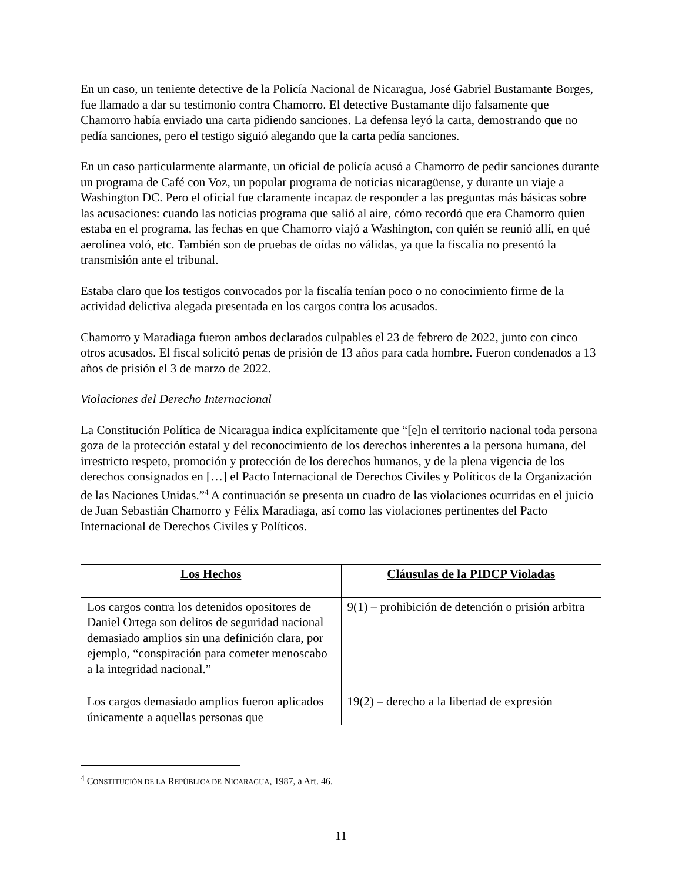En un caso, un teniente detective de la Policía Nacional de Nicaragua, José Gabriel Bustamante Borges, fue llamado a dar su testimonio contra Chamorro. El detective Bustamante dijo falsamente que Chamorro había enviado una carta pidiendo sanciones. La defensa leyó la carta, demostrando que no pedía sanciones, pero el testigo siguió alegando que la carta pedía sanciones.
En un caso particularmente alarmante, un oficial de policía acusó a Chamorro de pedir sanciones durante un programa de Café con Voz, un popular programa de noticias nicaragüense, y durante un viaje a Washington DC. Pero el oficial fue claramente incapaz de responder a las preguntas más básicas sobre las acusaciones: cuando las noticias programa que salió al aire, cómo recordó que era Chamorro quien estaba en el programa, las fechas en que Chamorro viajó a Washington, con quién se reunió allí, en qué aerolínea voló, etc. También son de pruebas de oídas no válidas, ya que la fiscalía no presentó la transmisión ante el tribunal.
Estaba claro que los testigos convocados por la fiscalía tenían poco o no conocimiento firme de la actividad delictiva alegada presentada en los cargos contra los acusados.
Chamorro y Maradiaga fueron ambos declarados culpables el 23 de febrero de 2022, junto con cinco otros acusados. El fiscal solicitó penas de prisión de 13 años para cada hombre. Fueron condenados a 13 años de prisión el 3 de marzo de 2022.
Violaciones del Derecho Internacional
La Constitución Política de Nicaragua indica explícitamente que “[e]n el territorio nacional toda persona goza de la protección estatal y del reconocimiento de los derechos inherentes a la persona humana, del irrestricto respeto, promoción y protección de los derechos humanos, y de la plena vigencia de los derechos consignados en […] el Pacto Internacional de Derechos Civiles y Políticos de la Organización de las Naciones Unidas.”<sup>4</sup> A continuación se presenta un cuadro de las violaciones ocurridas en el juicio de Juan Sebastián Chamorro y Félix Maradiaga, así como las violaciones pertinentes del Pacto Internacional de Derechos Civiles y Políticos.
| Los Hechos | Cláusulas de la PIDCP Violadas |
| --- | --- |
| Los cargos contra los detenidos opositores de Daniel Ortega son delitos de seguridad nacional demasiado amplios sin una definición clara, por ejemplo, “conspiración para cometer menoscabo a la integridad nacional.” | 9(1) – prohibición de detención o prisión arbitra |
| Los cargos demasiado amplios fueron aplicados únicamente a aquellas personas que | 19(2) – derecho a la libertad de expresión |
<sup>4</sup> CONSTITUCIÓN DE LA REPÚBLICA DE NICARAGUA, 1987, a Art. 46.
11